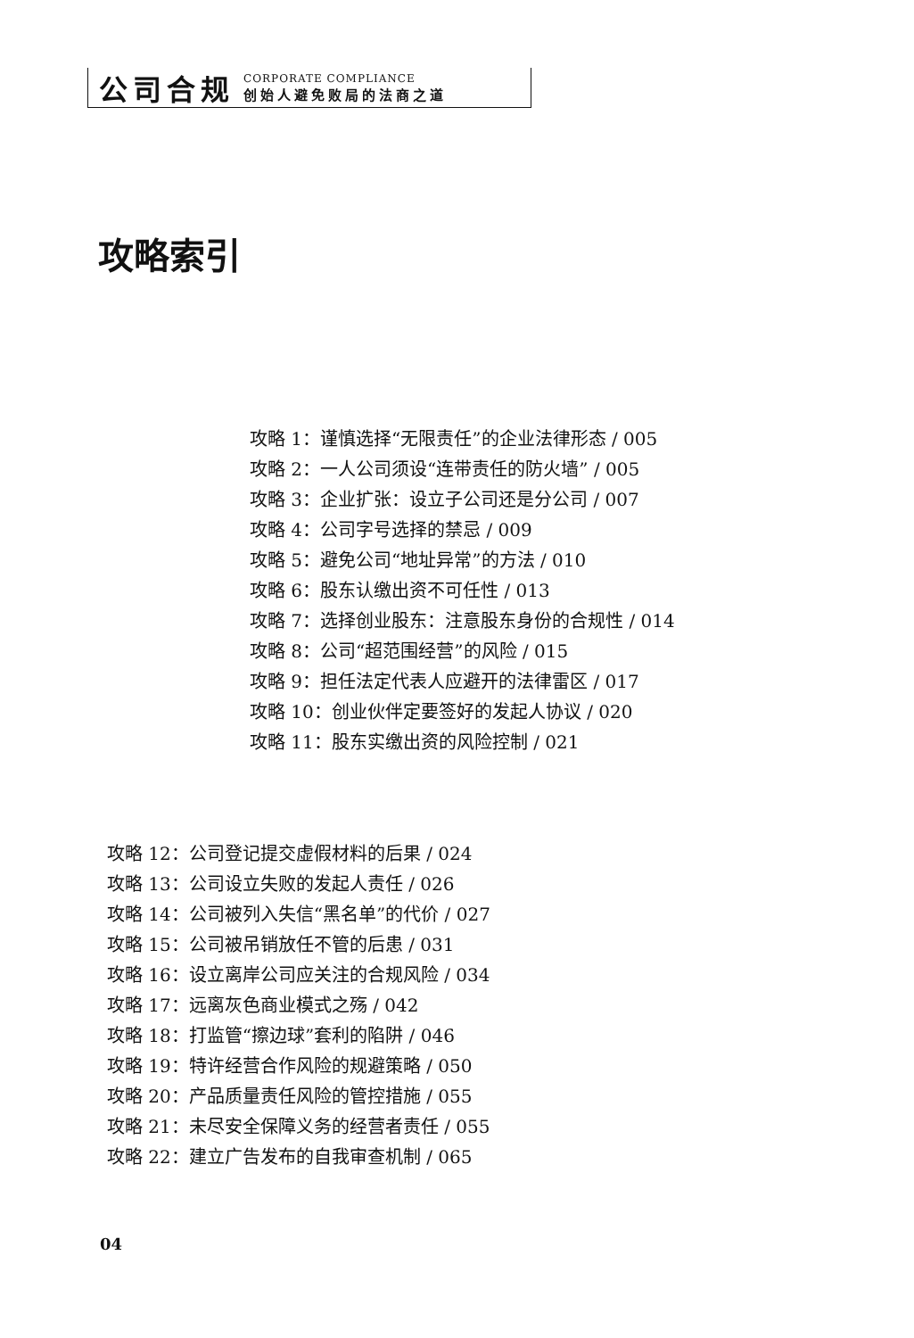公司合规
CORPORATE COMPLIANCE
创始人避免败局的法商之道
攻略索引
攻略 1：谨慎选择“无限责任”的企业法律形态 / 005
攻略 2：一人公司须设“连带责任的防火墙” / 005
攻略 3：企业扩张：设立子公司还是分公司 / 007
攻略 4：公司字号选择的禁忌 / 009
攻略 5：避免公司“地址异常”的方法 / 010
攻略 6：股东认缴出资不可任性 / 013
攻略 7：选择创业股东：注意股东身份的合规性 / 014
攻略 8：公司“超范围经营”的风险 / 015
攻略 9：担任法定代表人应避开的法律雷区 / 017
攻略 10：创业伙伴定要签好的发起人协议 / 020
攻略 11：股东实缴出资的风险控制 / 021
攻略 12：公司登记提交虚假材料的后果 / 024
攻略 13：公司设立失败的发起人责任 / 026
攻略 14：公司被列入失信“黑名单”的代价 / 027
攻略 15：公司被吊销放任不管的后患 / 031
攻略 16：设立离岸公司应关注的合规风险 / 034
攻略 17：远离灰色商业模式之殇 / 042
攻略 18：打监管“擦边球”套利的陷阱 / 046
攻略 19：特许经营合作风险的规避策略 / 050
攻略 20：产品质量责任风险的管控措施 / 055
攻略 21：未尽安全保障义务的经营者责任 / 055
攻略 22：建立广告发布的自我审查机制 / 065
04